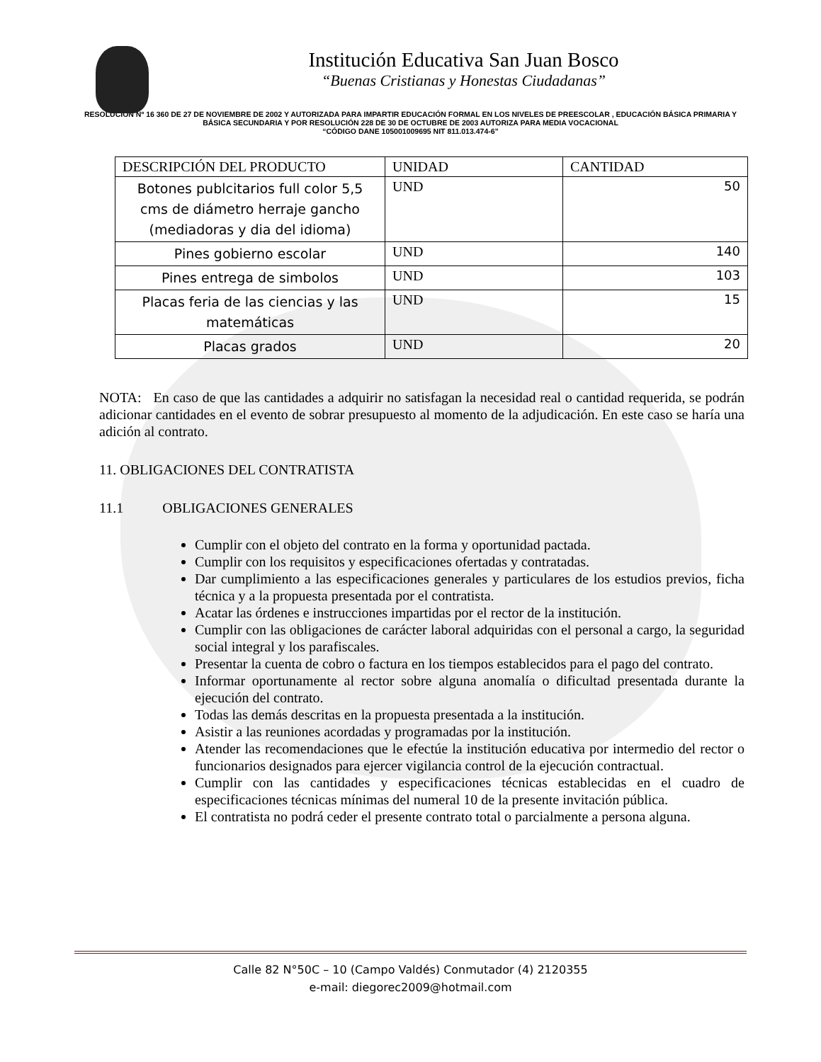Institución Educativa San Juan Bosco
“Buenas Cristianas y Honestas Ciudadanas”
RESOLUCIÓN Nº 16 360 DE 27 DE NOVIEMBRE DE 2002 Y AUTORIZADA PARA IMPARTIR EDUCACIÓN FORMAL EN LOS NIVELES DE PREESCOLAR , EDUCACIÓN BÁSICA PRIMARIA Y BÁSICA SECUNDARIA Y POR RESOLUCIÓN 228 DE 30 DE OCTUBRE DE 2003 AUTORIZA PARA MEDIA VOCACIONAL
“CÓDIGO DANE 105001009695 NIT 811.013.474-6”
| DESCRIPCIÓN DEL PRODUCTO | UNIDAD | CANTIDAD |
| --- | --- | --- |
| Botones publcitarios full color 5,5 cms de diámetro herraje gancho (mediadoras y dia del idioma) | UND | 50 |
| Pines gobierno escolar | UND | 140 |
| Pines entrega de simbolos | UND | 103 |
| Placas feria de las ciencias y las matemáticas | UND | 15 |
| Placas grados | UND | 20 |
NOTA: En caso de que las cantidades a adquirir no satisfagan la necesidad real o cantidad requerida, se podrán adicionar cantidades en el evento de sobrar presupuesto al momento de la adjudicación. En este caso se haría una adición al contrato.
11. OBLIGACIONES DEL CONTRATISTA
11.1 OBLIGACIONES GENERALES
Cumplir con el objeto del contrato en la forma y oportunidad pactada.
Cumplir con los requisitos y especificaciones ofertadas y contratadas.
Dar cumplimiento a las especificaciones generales y particulares de los estudios previos, ficha técnica y a la propuesta presentada por el contratista.
Acatar las órdenes e instrucciones impartidas por el rector de la institución.
Cumplir con las obligaciones de carácter laboral adquiridas con el personal a cargo, la seguridad social integral y los parafiscales.
Presentar la cuenta de cobro o factura en los tiempos establecidos para el pago del contrato.
Informar oportunamente al rector sobre alguna anomalía o dificultad presentada durante la ejecución del contrato.
Todas las demás descritas en la propuesta presentada a la institución.
Asistir a las reuniones acordadas y programadas por la institución.
Atender las recomendaciones que le efectúe la institución educativa por intermedio del rector o funcionarios designados para ejercer vigilancia control de la ejecución contractual.
Cumplir con las cantidades y especificaciones técnicas establecidas en el cuadro de especificaciones técnicas mínimas del numeral 10 de la presente invitación pública.
El contratista no podrá ceder el presente contrato total o parcialmente a persona alguna.
Calle 82 N°50C – 10 (Campo Valdés) Conmutador (4) 2120355
e-mail: diegorec2009@hotmail.com